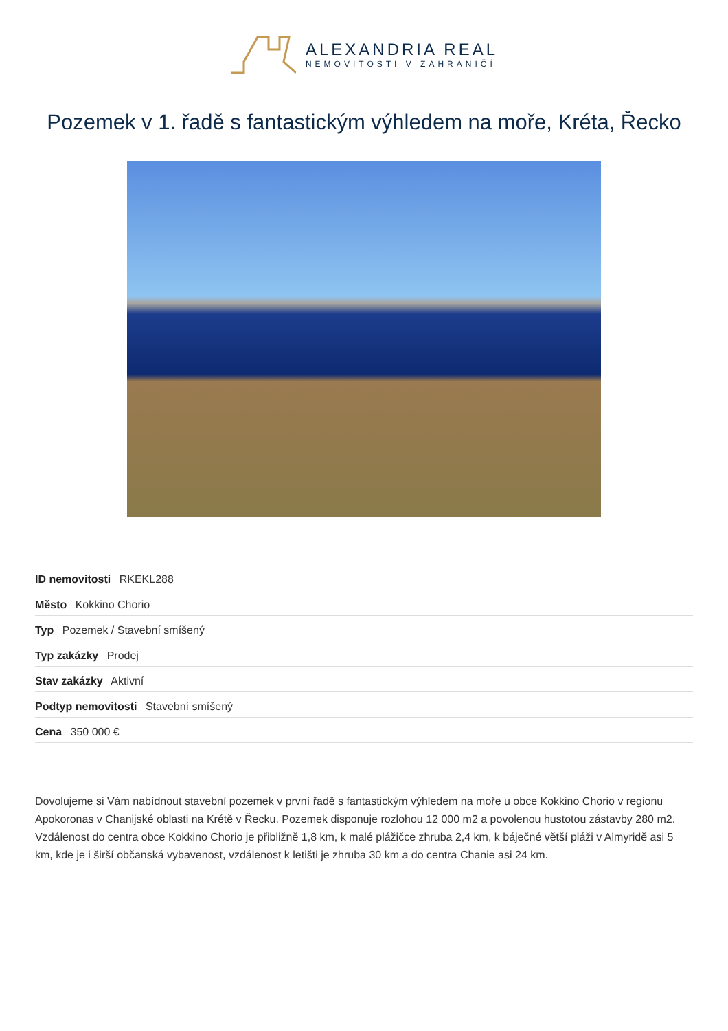ALEXANDRIA REAL
NEMOVITOSTI V ZAHRANIČÍ
Pozemek v 1. řadě s fantastickým výhledem na moře, Kréta, Řecko
ID nemovitosti RKEKL288
Město Kokkino Chorio
Typ Pozemek / Stavební smíšený
Typ zakázky Prodej
Stav zakázky Aktivní
Podtyp nemovitosti Stavební smíšený
Cena 350 000 €
Dovolujeme si Vám nabídnout stavební pozemek v první řadě s fantastickým výhledem na moře u obce Kokkino Chorio v regionu Apokoronas v Chanijské oblasti na Krétě v Řecku. Pozemek disponuje rozlohou 12 000 m2 a povolenou hustotou zástavby 280 m2. Vzdálenost do centra obce Kokkino Chorio je přibližně 1,8 km, k malé plážičce zhruba 2,4 km, k báječné větší pláži v Almyridě asi 5 km, kde je i širší občanská vybavenost, vzdálenost k letišti je zhruba 30 km a do centra Chanie asi 24 km.